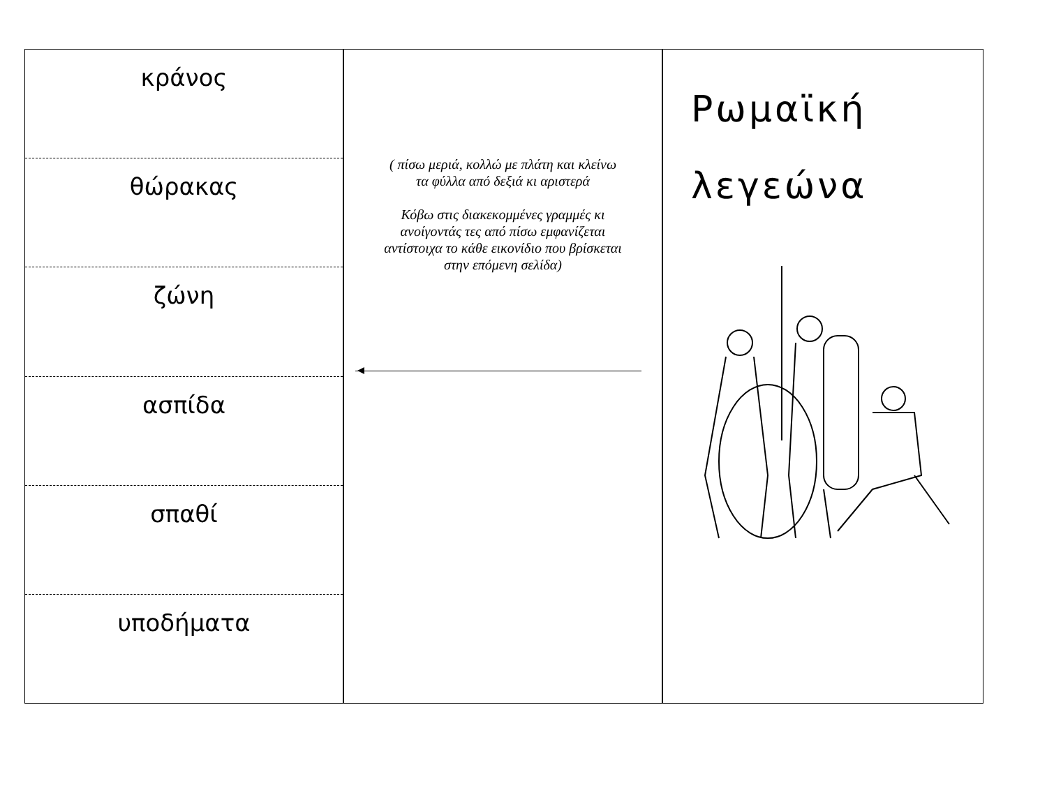κράνος
θώρακας
ζώνη
ασπίδα
σπαθί
υποδήματα
( πίσω μεριά, κολλώ με πλάτη και κλείνω
τα φύλλα από δεξιά κι αριστερά
Κόβω στις διακεκομμένες γραμμές κι
ανοίγοντάς τες από πίσω εμφανίζεται
αντίστοιχα το κάθε εικονίδιο που βρίσκεται
στην επόμενη σελίδα)
Ρωμαϊκή
λεγεώνα